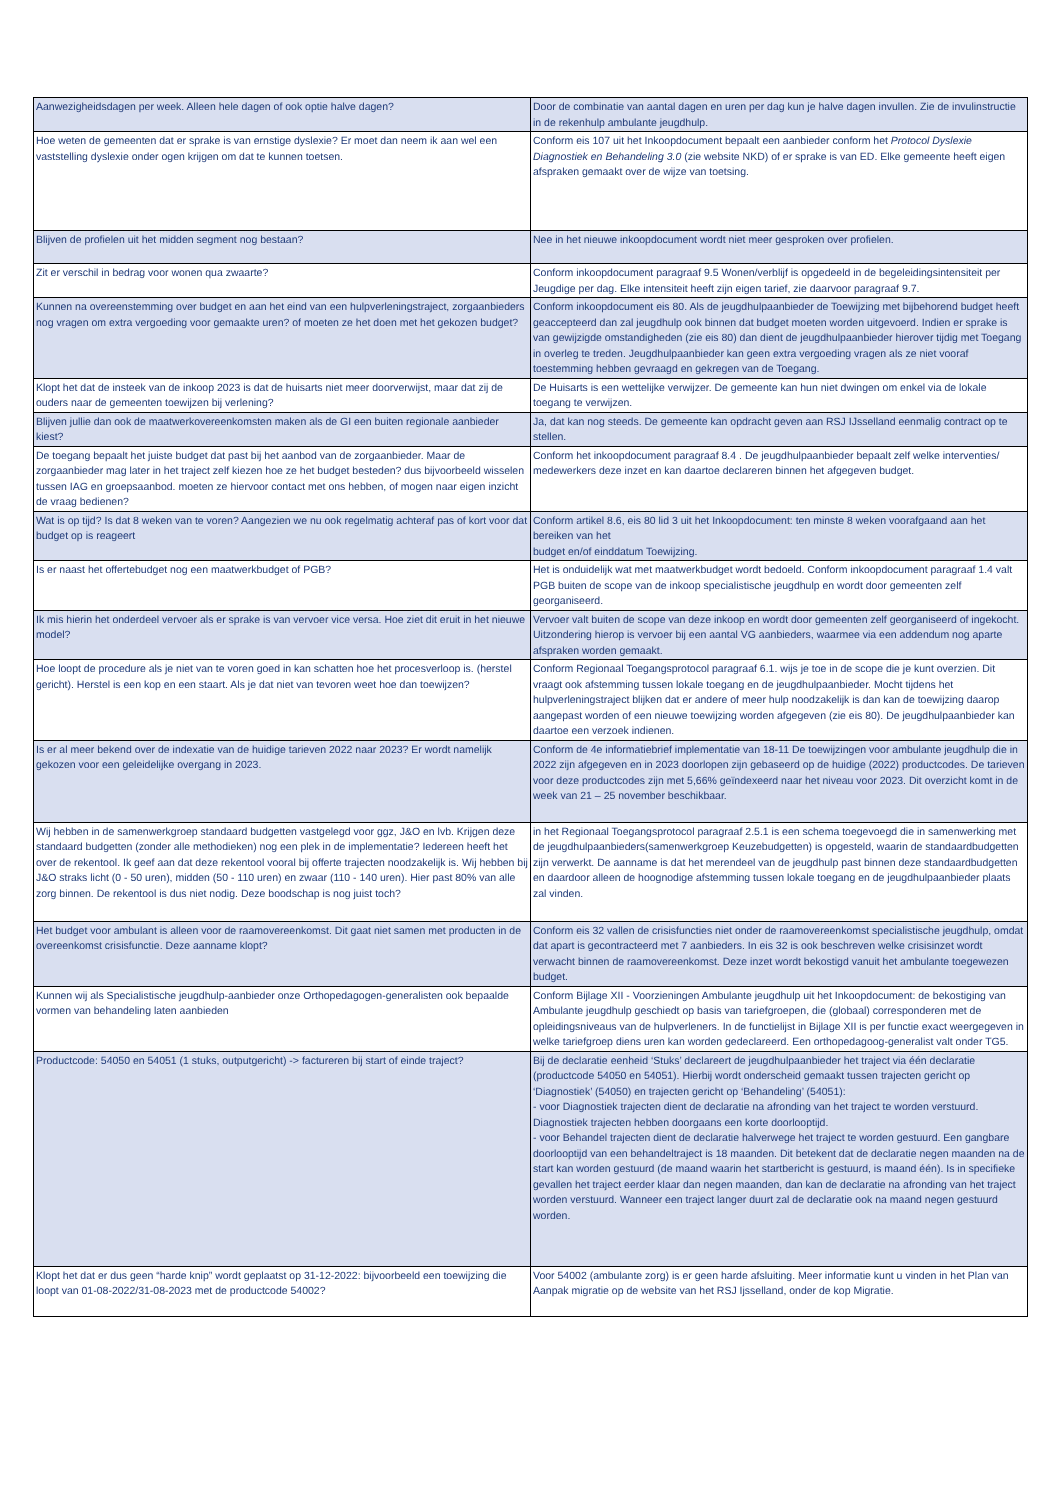| Aanwezigheidsdagen per week. Alleen hele dagen of ook optie halve dagen? | Door de combinatie van aantal dagen en uren per dag kun je halve dagen invullen. Zie de invulinstructie in de rekenhulp ambulante jeugdhulp. |
| Hoe weten de gemeenten dat er sprake is van ernstige dyslexie? Er moet dan neem ik aan wel een vaststelling dyslexie onder ogen krijgen om dat te kunnen toetsen. | Conform eis 107 uit het Inkoopdocument bepaalt een aanbieder conform het Protocol Dyslexie Diagnostiek en Behandeling 3.0 (zie website NKD) of er sprake is van ED. Elke gemeente heeft eigen afspraken gemaakt over de wijze van toetsing. |
| Blijven de profielen uit het midden segment nog bestaan? | Nee in het nieuwe inkoopdocument wordt niet meer gesproken over profielen. |
| Zit er verschil in bedrag voor wonen qua zwaarte? | Conform inkoopdocument paragraaf 9.5 Wonen/verblijf is opgedeeld in de begeleidingsintensiteit per Jeugdige per dag. Elke intensiteit heeft zijn eigen tarief, zie daarvoor paragraaf 9.7. |
| Kunnen na overeenstemming over budget en aan het eind van een hulpverleningstraject, zorgaanbieders nog vragen om extra vergoeding voor gemaakte uren? of moeten ze het doen met het gekozen budget? | Conform inkoopdocument eis 80. Als de jeugdhulpaanbieder de Toewijzing met bijbehorend budget heeft geaccepteerd dan zal jeugdhulp ook binnen dat budget moeten worden uitgevoerd. Indien er sprake is van gewijzigde omstandigheden (zie eis 80) dan dient de jeugdhulpaanbieder hierover tijdig met Toegang in overleg te treden. Jeugdhulpaanbieder kan geen extra vergoeding vragen als ze niet vooraf toestemming hebben gevraagd en gekregen van de Toegang. |
| Klopt het dat de insteek van de inkoop 2023 is dat de huisarts niet meer doorverwijst, maar dat zij de ouders naar de gemeenten toewijzen bij verlening? | De Huisarts is een wettelijke verwijzer. De gemeente kan hun niet dwingen om enkel via de lokale toegang te verwijzen. |
| Blijven jullie dan ook de maatwerkovereenkomsten maken als de GI een buiten regionale aanbieder kiest? | Ja, dat kan nog steeds. De gemeente kan opdracht geven aan RSJ IJsselland eenmalig contract op te stellen. |
| De toegang bepaalt het juiste budget dat past bij het aanbod van de zorgaanbieder. Maar de zorgaanbieder mag later in het traject zelf kiezen hoe ze het budget besteden? dus bijvoorbeeld wisselen tussen IAG en groepsaanbod. moeten ze hiervoor contact met ons hebben, of mogen naar eigen inzicht de vraag bedienen? | Conform het inkoopdocument paragraaf 8.4 . De jeugdhulpaanbieder bepaalt zelf welke interventies/ medewerkers deze inzet en kan daartoe declareren binnen het afgegeven budget. |
| Wat is op tijd? Is dat 8 weken van te voren? Aangezien we nu ook regelmatig achteraf pas of kort voor dat budget op is reageert | Conform artikel 8.6, eis 80 lid 3 uit het Inkoopdocument: ten minste 8 weken voorafgaand aan het bereiken van het budget en/of einddatum Toewijzing. |
| Is er naast het offertebudget nog een maatwerkbudget of PGB? | Het is onduidelijk wat met maatwerkbudget wordt bedoeld. Conform inkoopdocument paragraaf 1.4 valt PGB buiten de scope van de inkoop specialistische jeugdhulp en wordt door gemeenten zelf georganiseerd. |
| Ik mis hierin het onderdeel vervoer als er sprake is van vervoer vice versa. Hoe ziet dit eruit in het nieuwe model? | Vervoer valt buiten de scope van deze inkoop en wordt door gemeenten zelf georganiseerd of ingekocht. Uitzondering hierop is vervoer bij een aantal VG aanbieders, waarmee via een addendum nog aparte afspraken worden gemaakt. |
| Hoe loopt de procedure als je niet van te voren goed in kan schatten hoe het procesverloop is. (herstel gericht). Herstel is een kop en een staart. Als je dat niet van tevoren weet hoe dan toewijzen? | Conform Regionaal Toegangsprotocol paragraaf 6.1. wijs je toe in de scope die je kunt overzien. Dit vraagt ook afstemming tussen lokale toegang en de jeugdhulpaanbieder. Mocht tijdens het hulpverleningstraject blijken dat er andere of meer hulp noodzakelijk is dan kan de toewijzing daarop aangepast worden of een nieuwe toewijzing worden afgegeven (zie eis 80). De jeugdhulpaanbieder kan daartoe een verzoek indienen. |
| Is er al meer bekend over de indexatie van de huidige tarieven 2022 naar 2023? Er wordt namelijk gekozen voor een geleidelijke overgang in 2023. | Conform de 4e informatiebrief implementatie van 18-11 De toewijzingen voor ambulante jeugdhulp die in 2022 zijn afgegeven en in 2023 doorlopen zijn gebaseerd op de huidige (2022) productcodes. De tarieven voor deze productcodes zijn met 5,66% geïndexeerd naar het niveau voor 2023. Dit overzicht komt in de week van 21 – 25 november beschikbaar. |
| Wij hebben in de samenwerkgroep standaard budgetten vastgelegd voor ggz, J&O en lvb. Krijgen deze standaard budgetten (zonder alle methodieken) nog een plek in de implementatie? Iedereen heeft het over de rekentool. Ik geef aan dat deze rekentool vooral bij offerte trajecten noodzakelijk is. Wij hebben bij J&O straks licht (0 - 50 uren), midden (50 - 110 uren) en zwaar (110 - 140 uren). Hier past 80% van alle zorg binnen. De rekentool is dus niet nodig. Deze boodschap is nog juist toch? | in het Regionaal Toegangsprotocol paragraaf 2.5.1 is een schema toegevoegd die in samenwerking met de jeugdhulpaanbieders(samenwerkgroep Keuzebudgetten) is opgesteld, waarin de standaardbudgetten zijn verwerkt. De aanname is dat het merendeel van de jeugdhulp past binnen deze standaardbudgetten en daardoor alleen de hoognodige afstemming tussen lokale toegang en de jeugdhulpaanbieder plaats zal vinden. |
| Het budget voor ambulant is alleen voor de raamovereenkomst. Dit gaat niet samen met producten in de overeenkomst crisisfunctie. Deze aanname klopt? | Conform eis 32 vallen de crisisfuncties niet onder de raamovereenkomst specialistische jeugdhulp, omdat dat apart is gecontracteerd met 7 aanbieders. In eis 32 is ook beschreven welke crisisinzet wordt verwacht binnen de raamovereenkomst. Deze inzet wordt bekostigd vanuit het ambulante toegewezen budget. |
| Kunnen wij als Specialistische jeugdhulp-aanbieder onze Orthopedagogen-generalisten ook bepaalde vormen van behandeling laten aanbieden | Conform Bijlage XII - Voorzieningen Ambulante jeugdhulp uit het Inkoopdocument: de bekostiging van Ambulante jeugdhulp geschiedt op basis van tariefgroepen, die (globaal) corresponderen met de opleidingsniveaus van de hulpverleners. In de functielijst in Bijlage XII is per functie exact weergegeven in welke tariefgroep diens uren kan worden gedeclareerd. Een orthopedagoog-generalist valt onder TG5. |
| Productcode: 54050 en 54051 (1 stuks, outputgericht) -> factureren bij start of einde traject? | Bij de declaratie eenheid ‘Stuks’ declareert de jeugdhulpaanbieder het traject via één declaratie (productcode 54050 en 54051). Hierbij wordt onderscheid gemaakt tussen trajecten gericht op ‘Diagnostiek’ (54050) en trajecten gericht op ‘Behandeling’ (54051): - voor Diagnostiek trajecten dient de declaratie na afronding van het traject te worden verstuurd. Diagnostiek trajecten hebben doorgaans een korte doorlooptijd. - voor Behandel trajecten dient de declaratie halverwege het traject te worden gestuurd. Een gangbare doorlooptijd van een behandeltraject is 18 maanden. Dit betekent dat de declaratie negen maanden na de start kan worden gestuurd (de maand waarin het startbericht is gestuurd, is maand één). Is in specifieke gevallen het traject eerder klaar dan negen maanden, dan kan de declaratie na afronding van het traject worden verstuurd. Wanneer een traject langer duurt zal de declaratie ook na maand negen gestuurd worden. |
| Klopt het dat er dus geen “harde knip” wordt geplaatst op 31-12-2022: bijvoorbeeld een toewijzing die loopt van 01-08-2022/31-08-2023 met de productcode 54002? | Voor 54002 (ambulante zorg) is er geen harde afsluiting. Meer informatie kunt u vinden in het Plan van Aanpak migratie op de website van het RSJ Ijsselland, onder de kop Migratie. |